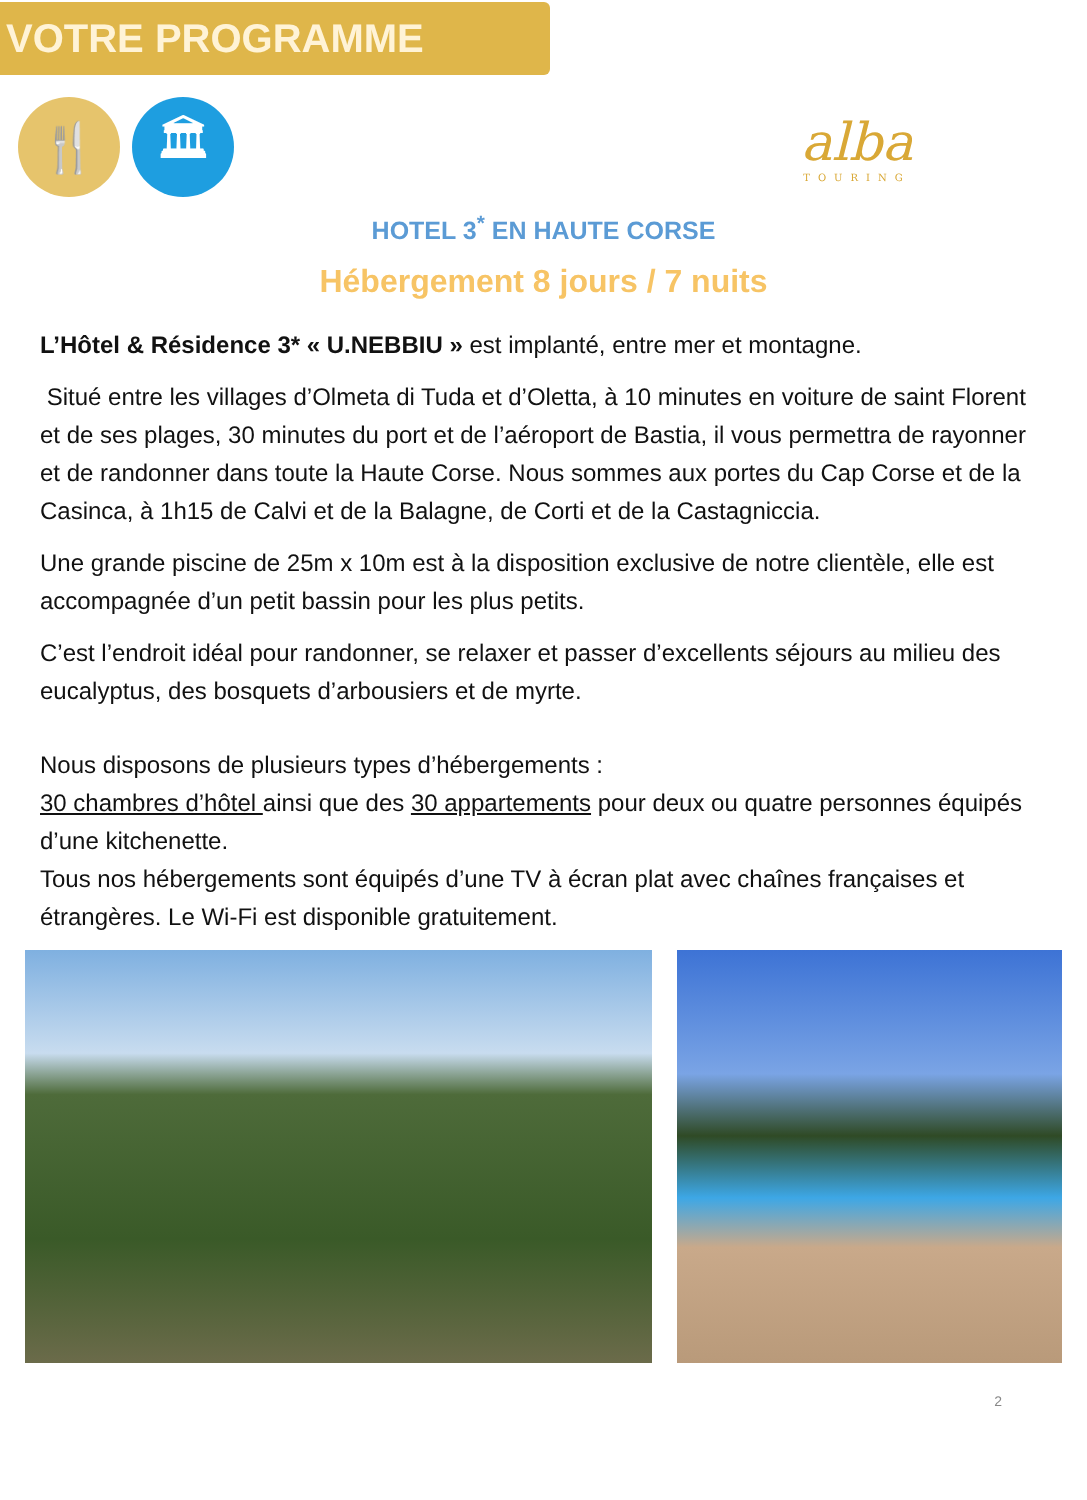VOTRE PROGRAMME
🍴 🏛
alba
TOURING
HOTEL 3<sup>*</sup> EN HAUTE CORSE
Hébergement 8 jours / 7 nuits
L’Hôtel & Résidence 3* « U.NEBBIU » est implanté, entre mer et montagne.
Situé entre les villages d’Olmeta di Tuda et d’Oletta, à 10 minutes en voiture de saint Florent et de ses plages, 30 minutes du port et de l’aéroport de Bastia, il vous permettra de rayonner et de randonner dans toute la Haute Corse. Nous sommes aux portes du Cap Corse et de la Casinca, à 1h15 de Calvi et de la Balagne, de Corti et de la Castagniccia.
Une grande piscine de 25m x 10m est à la disposition exclusive de notre clientèle, elle est accompagnée d’un petit bassin pour les plus petits.
C’est l’endroit idéal pour randonner, se relaxer et passer d’excellents séjours au milieu des eucalyptus, des bosquets d’arbousiers et de myrte.
Nous disposons de plusieurs types d’hébergements :
30 chambres d’hôtel ainsi que des 30 appartements pour deux ou quatre personnes équipés d’une kitchenette.
Tous nos hébergements sont équipés d’une TV à écran plat avec chaînes françaises et étrangères. Le Wi-Fi est disponible gratuitement.
2